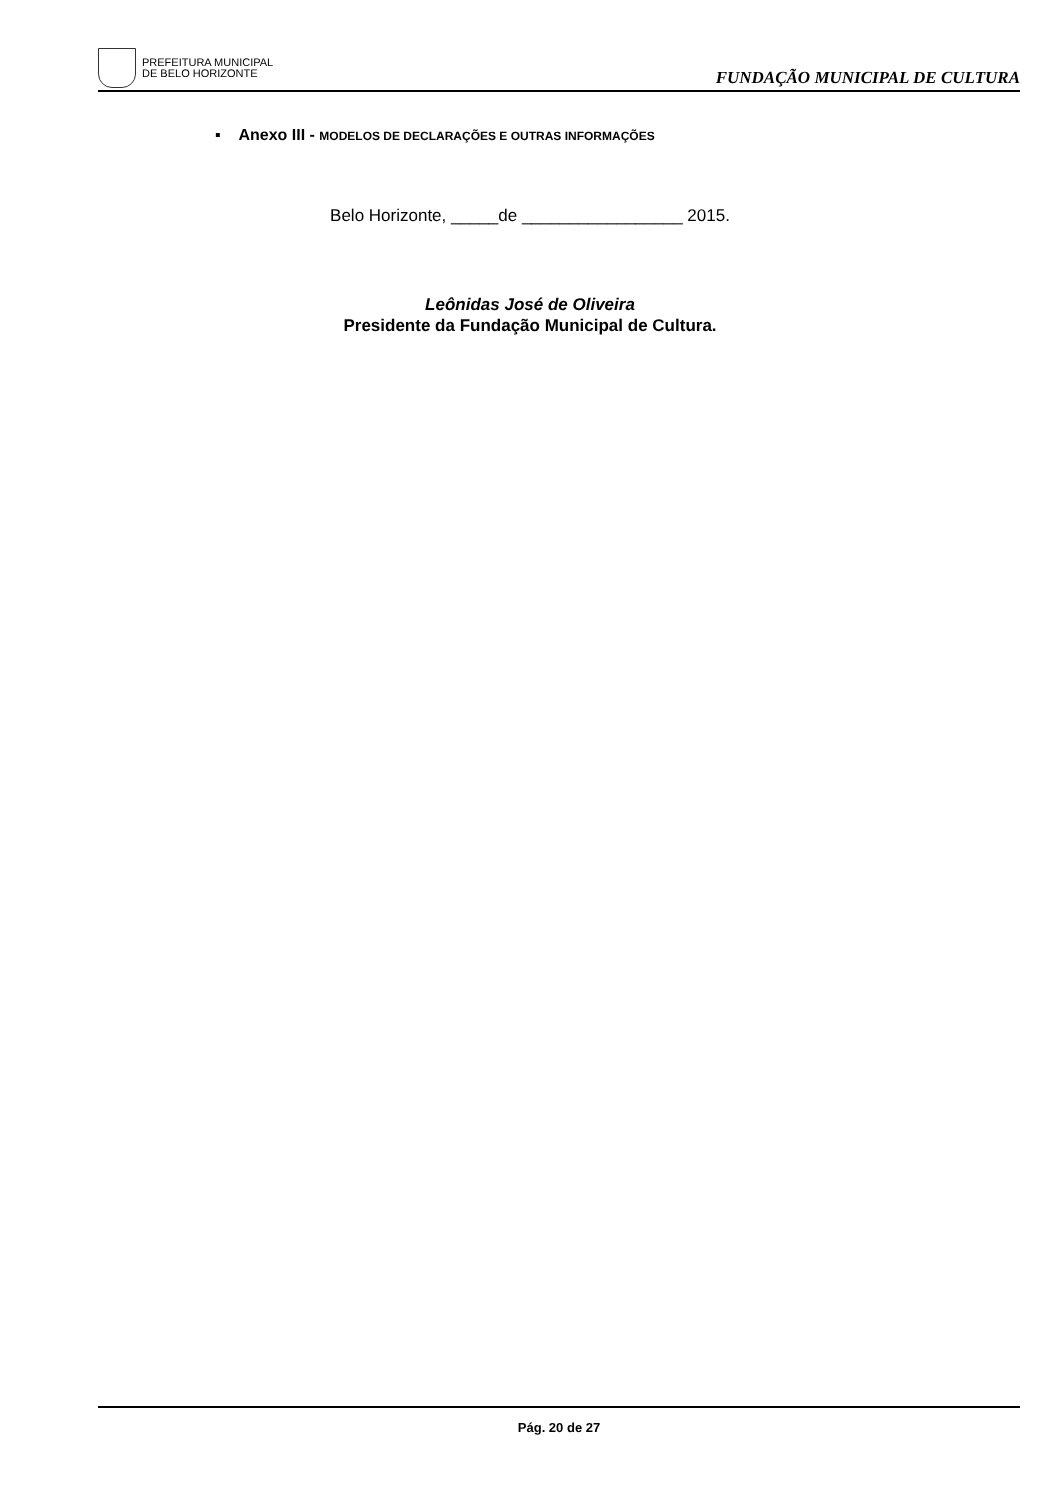PREFEITURA MUNICIPAL
DE BELO HORIZONTE
FUNDAÇÃO MUNICIPAL DE CULTURA
▪ Anexo III - MODELOS DE DECLARAÇÕES E OUTRAS INFORMAÇÕES
Belo Horizonte, _____de _________________ 2015.
Leônidas José de Oliveira
Presidente da Fundação Municipal de Cultura.
Pág. 20 de 27